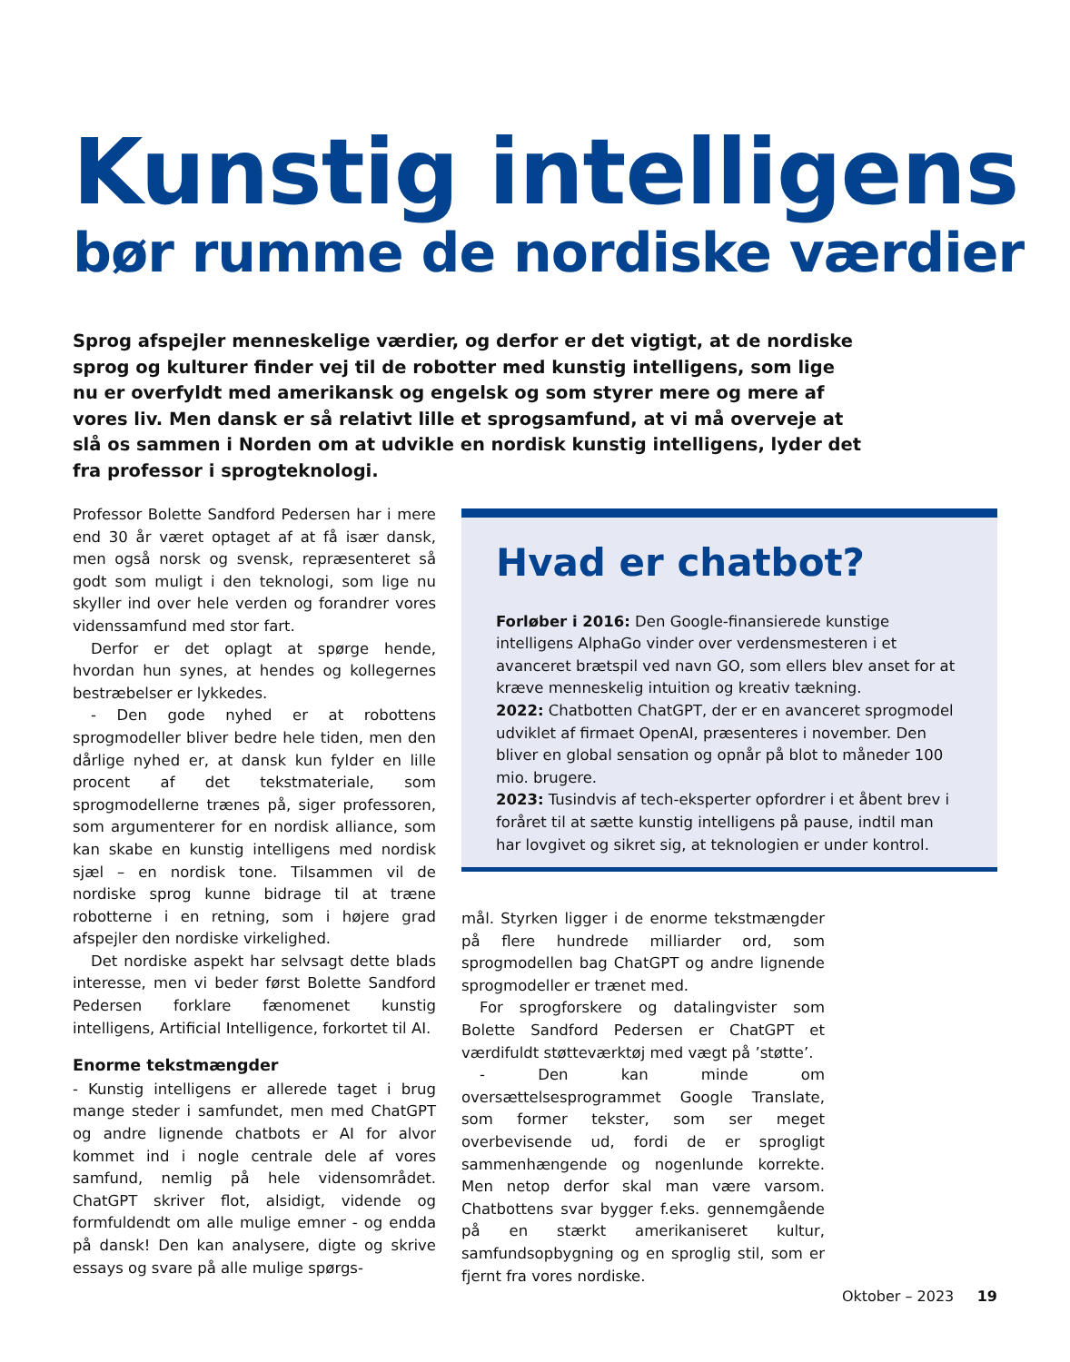Kunstig intelligens
bør rumme de nordiske værdier
Sprog afspejler menneskelige værdier, og derfor er det vigtigt, at de nordiske sprog og kulturer finder vej til de robotter med kunstig intelligens, som lige nu er overfyldt med amerikansk og engelsk og som styrer mere og mere af vores liv. Men dansk er så relativt lille et sprogsamfund, at vi må overveje at slå os sammen i Norden om at udvikle en nordisk kunstig intelligens, lyder det fra professor i sprogteknologi.
Professor Bolette Sandford Pedersen har i mere end 30 år været optaget af at få især dansk, men også norsk og svensk, repræsenteret så godt som muligt i den teknologi, som lige nu skyller ind over hele verden og forandrer vores videnssamfund med stor fart.
Derfor er det oplagt at spørge hende, hvordan hun synes, at hendes og kollegernes bestræbelser er lykkedes.
- Den gode nyhed er at robottens sprogmodeller bliver bedre hele tiden, men den dårlige nyhed er, at dansk kun fylder en lille procent af det tekstmateriale, som sprogmodellerne trænes på, siger professoren, som argumenterer for en nordisk alliance, som kan skabe en kunstig intelligens med nordisk sjæl – en nordisk tone. Tilsammen vil de nordiske sprog kunne bidrage til at træne robotterne i en retning, som i højere grad afspejler den nordiske virkelighed.
Det nordiske aspekt har selvsagt dette blads interesse, men vi beder først Bolette Sandford Pedersen forklare fænomenet kunstig intelligens, Artificial Intelligence, forkortet til AI.
Enorme tekstmængder
- Kunstig intelligens er allerede taget i brug mange steder i samfundet, men med ChatGPT og andre lignende chatbots er AI for alvor kommet ind i nogle centrale dele af vores samfund, nemlig på hele vidensområdet. ChatGPT skriver flot, alsidigt, vidende og formfuldendt om alle mulige emner - og endda på dansk! Den kan analysere, digte og skrive essays og svare på alle mulige spørgs-
Hvad er chatbot?
Forløber i 2016: Den Google-finansierede kunstige intelligens AlphaGo vinder over verdensmesteren i et avanceret brætspil ved navn GO, som ellers blev anset for at kræve menneskelig intuition og kreativ tækning.
2022: Chatbotten ChatGPT, der er en avanceret sprogmodel udviklet af firmaet OpenAI, præsenteres i november. Den bliver en global sensation og opnår på blot to måneder 100 mio. brugere.
2023: Tusindvis af tech-eksperter opfordrer i et åbent brev i foråret til at sætte kunstig intelligens på pause, indtil man har lovgivet og sikret sig, at teknologien er under kontrol.
mål. Styrken ligger i de enorme tekstmængder på flere hundrede milliarder ord, som sprogmodellen bag ChatGPT og andre lignende sprogmodeller er trænet med.
For sprogforskere og datalingvister som Bolette Sandford Pedersen er ChatGPT et værdifuldt støtteværktøj med vægt på ’støtte’.
- Den kan minde om oversættelsesprogrammet Google Translate, som former tekster, som ser meget overbevisende ud, fordi de er sprogligt sammenhængende og nogenlunde korrekte. Men netop derfor skal man være varsom. Chatbottens svar bygger f.eks. gennemgående på en stærkt amerikaniseret kultur, samfundsopbygning og en sproglig stil, som er fjernt fra vores nordiske.
Oktober – 2023 19